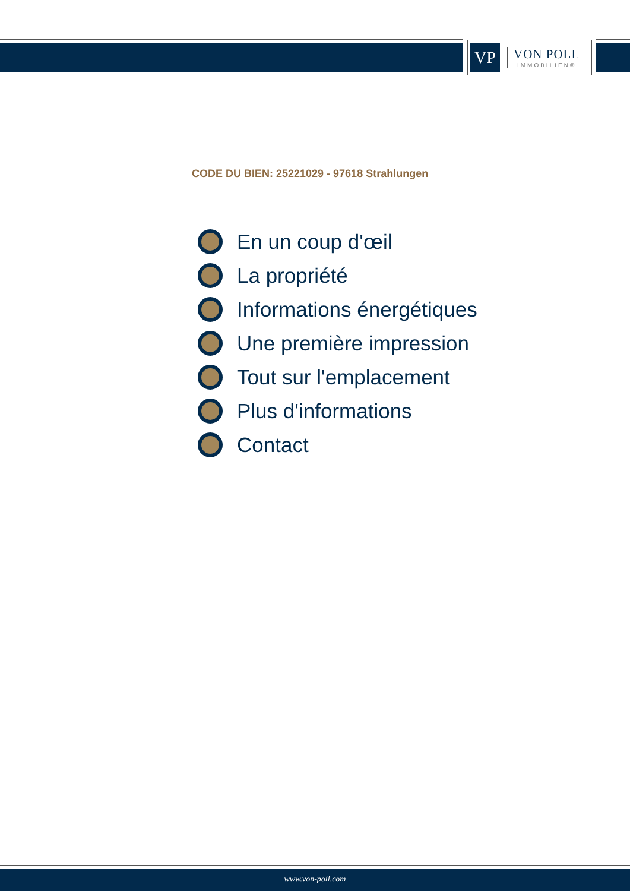VP
VON POLL
IMMOBILIEN®
CODE DU BIEN: 25221029 - 97618 Strahlungen
En un coup d'œil
La propriété
Informations énergétiques
Une première impression
Tout sur l'emplacement
Plus d'informations
Contact
www.von-poll.com